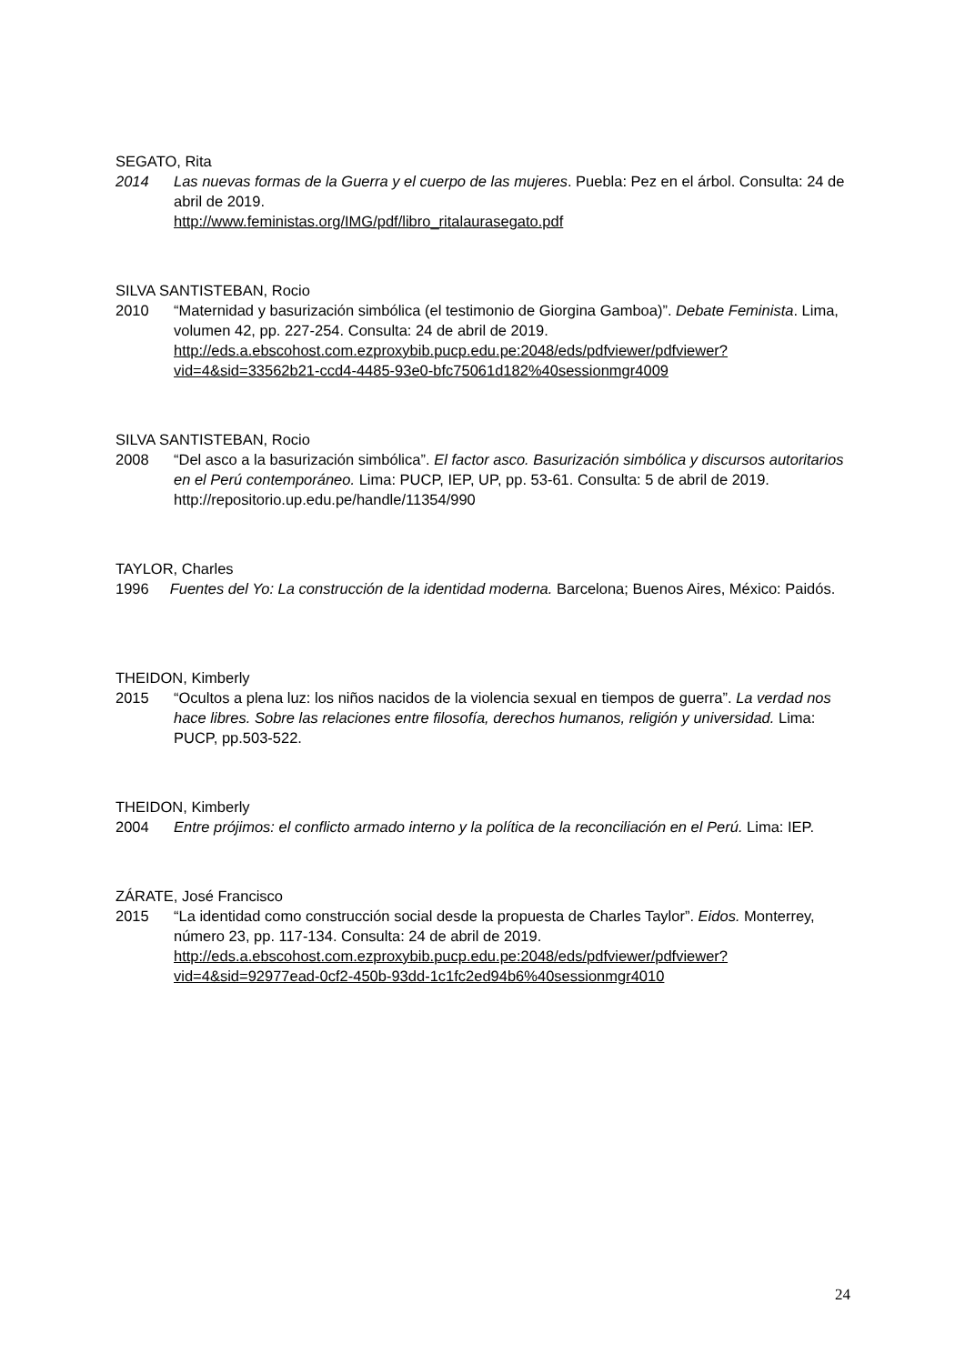SEGATO, Rita
2014 Las nuevas formas de la Guerra y el cuerpo de las mujeres. Puebla: Pez en el árbol. Consulta: 24 de abril de 2019.
http://www.feministas.org/IMG/pdf/libro_ritalaurasegato.pdf
SILVA SANTISTEBAN, Rocio
2010 “Maternidad y basurización simbólica (el testimonio de Giorgina Gamboa)”. Debate Feminista. Lima, volumen 42, pp. 227-254. Consulta: 24 de abril de 2019.
http://eds.a.ebscohost.com.ezproxybib.pucp.edu.pe:2048/eds/pdfviewer/pdfviewer?vid=4&sid=33562b21-ccd4-4485-93e0-bfc75061d182%40sessionmgr4009
SILVA SANTISTEBAN, Rocio
2008 “Del asco a la basurización simbólica”. El factor asco. Basurización simbólica y discursos autoritarios en el Perú contemporáneo. Lima: PUCP, IEP, UP, pp. 53-61. Consulta: 5 de abril de 2019.
http://repositorio.up.edu.pe/handle/11354/990
TAYLOR, Charles
1996 Fuentes del Yo: La construcción de la identidad moderna. Barcelona; Buenos Aires, México: Paidós.
THEIDON, Kimberly
2015 “Ocultos a plena luz: los niños nacidos de la violencia sexual en tiempos de guerra”. La verdad nos hace libres. Sobre las relaciones entre filosofía, derechos humanos, religión y universidad. Lima: PUCP, pp.503-522.
THEIDON, Kimberly
2004 Entre prójimos: el conflicto armado interno y la política de la reconciliación en el Perú. Lima: IEP.
ZÁRATE, José Francisco
2015 “La identidad como construcción social desde la propuesta de Charles Taylor”. Eidos. Monterrey, número 23, pp. 117-134. Consulta: 24 de abril de 2019.
http://eds.a.ebscohost.com.ezproxybib.pucp.edu.pe:2048/eds/pdfviewer/pdfviewer?vid=4&sid=92977ead-0cf2-450b-93dd-1c1fc2ed94b6%40sessionmgr4010
24